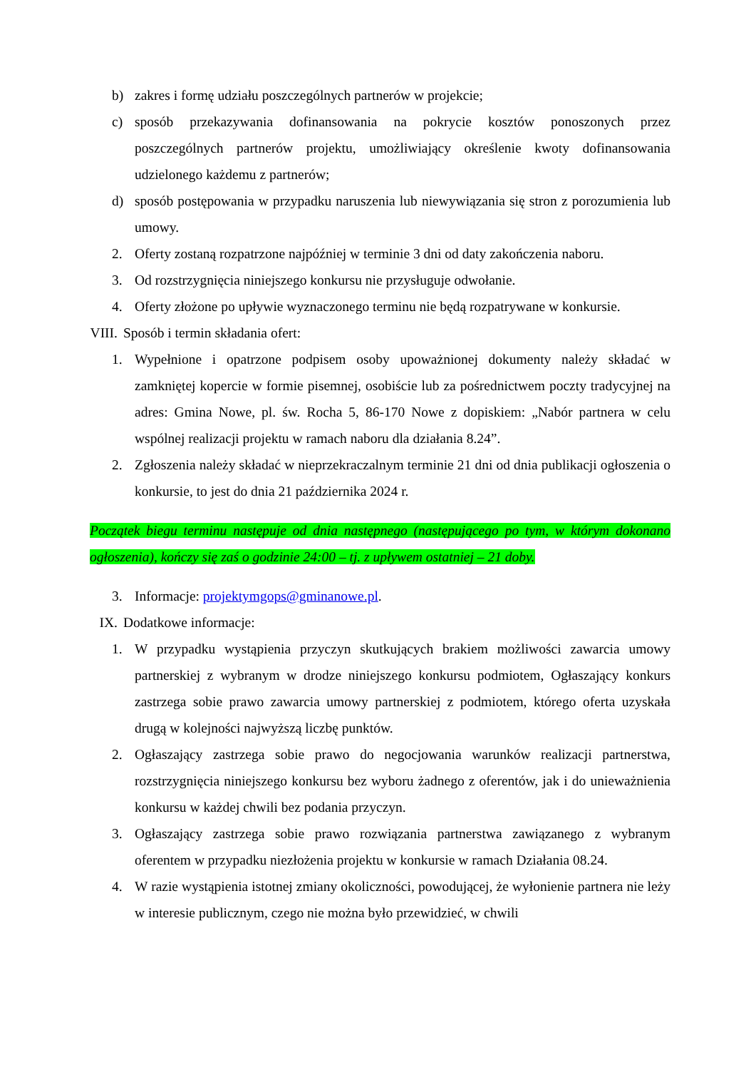b) zakres i formę udziału poszczególnych partnerów w projekcie;
c) sposób przekazywania dofinansowania na pokrycie kosztów ponoszonych przez poszczególnych partnerów projektu, umożliwiający określenie kwoty dofinansowania udzielonego każdemu z partnerów;
d) sposób postępowania w przypadku naruszenia lub niewywiązania się stron z porozumienia lub umowy.
2. Oferty zostaną rozpatrzone najpóźniej w terminie 3 dni od daty zakończenia naboru.
3. Od rozstrzygnięcia niniejszego konkursu nie przysługuje odwołanie.
4. Oferty złożone po upływie wyznaczonego terminu nie będą rozpatrywane w konkursie.
VIII. Sposób i termin składania ofert:
1. Wypełnione i opatrzone podpisem osoby upoważnionej dokumenty należy składać w zamkniętej kopercie w formie pisemnej, osobiście lub za pośrednictwem poczty tradycyjnej na adres: Gmina Nowe, pl. św. Rocha 5, 86-170 Nowe z dopiskiem: „Nabór partnera w celu wspólnej realizacji projektu w ramach naboru dla działania 8.24”.
2. Zgłoszenia należy składać w nieprzekraczalnym terminie 21 dni od dnia publikacji ogłoszenia o konkursie, to jest do dnia 21 października 2024 r.
Początek biegu terminu następuje od dnia następnego (następującego po tym, w którym dokonano ogłoszenia), kończy się zaś o godzinie 24:00 – tj. z upływem ostatniej – 21 doby.
3. Informacje: projektymgops@gminanowe.pl.
IX. Dodatkowe informacje:
1. W przypadku wystąpienia przyczyn skutkujących brakiem możliwości zawarcia umowy partnerskiej z wybranym w drodze niniejszego konkursu podmiotem, Ogłaszający konkurs zastrzega sobie prawo zawarcia umowy partnerskiej z podmiotem, którego oferta uzyskała drugą w kolejności najwyższą liczbę punktów.
2. Ogłaszający zastrzega sobie prawo do negocjowania warunków realizacji partnerstwa, rozstrzygnięcia niniejszego konkursu bez wyboru żadnego z oferentów, jak i do unieważnienia konkursu w każdej chwili bez podania przyczyn.
3. Ogłaszający zastrzega sobie prawo rozwiązania partnerstwa zawiązanego z wybranym oferentem w przypadku niezłożenia projektu w konkursie w ramach Działania 08.24.
4. W razie wystąpienia istotnej zmiany okoliczności, powodującej, że wyłonienie partnera nie leży w interesie publicznym, czego nie można było przewidzieć, w chwili